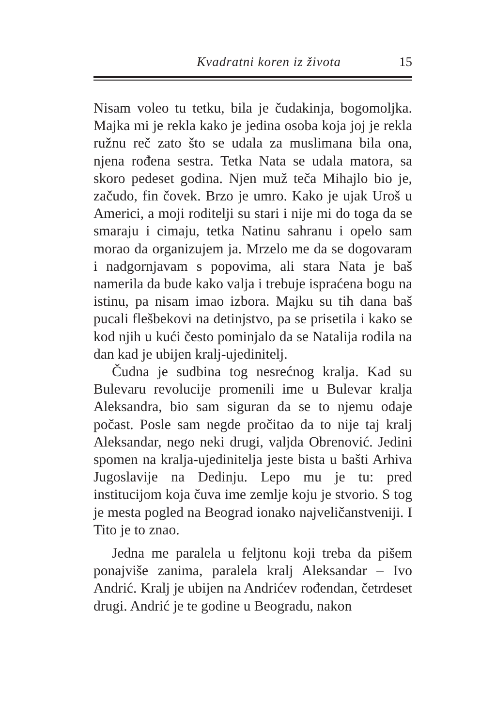Kvadratni koren iz života 15
Nisam voleo tu tetku, bila je čudakinja, bogomoljka. Majka mi je rekla kako je jedina osoba koja joj je rekla ružnu reč zato što se udala za muslimana bila ona, njena rođena sestra. Tetka Nata se udala matora, sa skoro pedeset godina. Njen muž teča Mihajlo bio je, začudo, fin čovek. Brzo je umro. Kako je ujak Uroš u Americi, a moji roditelji su stari i nije mi do toga da se smaraju i cimaju, tetka Natinu sahranu i opelo sam morao da organizujem ja. Mrzelo me da se dogovaram i nadgornjavam s popovima, ali stara Nata je baš namerila da bude kako valja i trebuje ispraćena bogu na istinu, pa nisam imao izbora. Majku su tih dana baš pucali flešbekovi na detinjstvo, pa se prisetila i kako se kod njih u kući često pominjalo da se Natalija rodila na dan kad je ubijen kralj-ujedinitelj.
Čudna je sudbina tog nesrećnog kralja. Kad su Bulevaru revolucije promenili ime u Bulevar kralja Aleksandra, bio sam siguran da se to njemu odaje počast. Posle sam negde pročitao da to nije taj kralj Aleksandar, nego neki drugi, valjda Obrenović. Jedini spomen na kralja-ujedinitelja jeste bista u bašti Arhiva Jugoslavije na Dedinju. Lepo mu je tu: pred institucijom koja čuva ime zemlje koju je stvorio. S tog je mesta pogled na Beograd ionako najveličanstveniji. I Tito je to znao.
Jedna me paralela u feljtonu koji treba da pišem ponajviše zanima, paralela kralj Aleksandar – Ivo Andrić. Kralj je ubijen na Andrićev rođendan, četrdeset drugi. Andrić je te godine u Beogradu, nakon